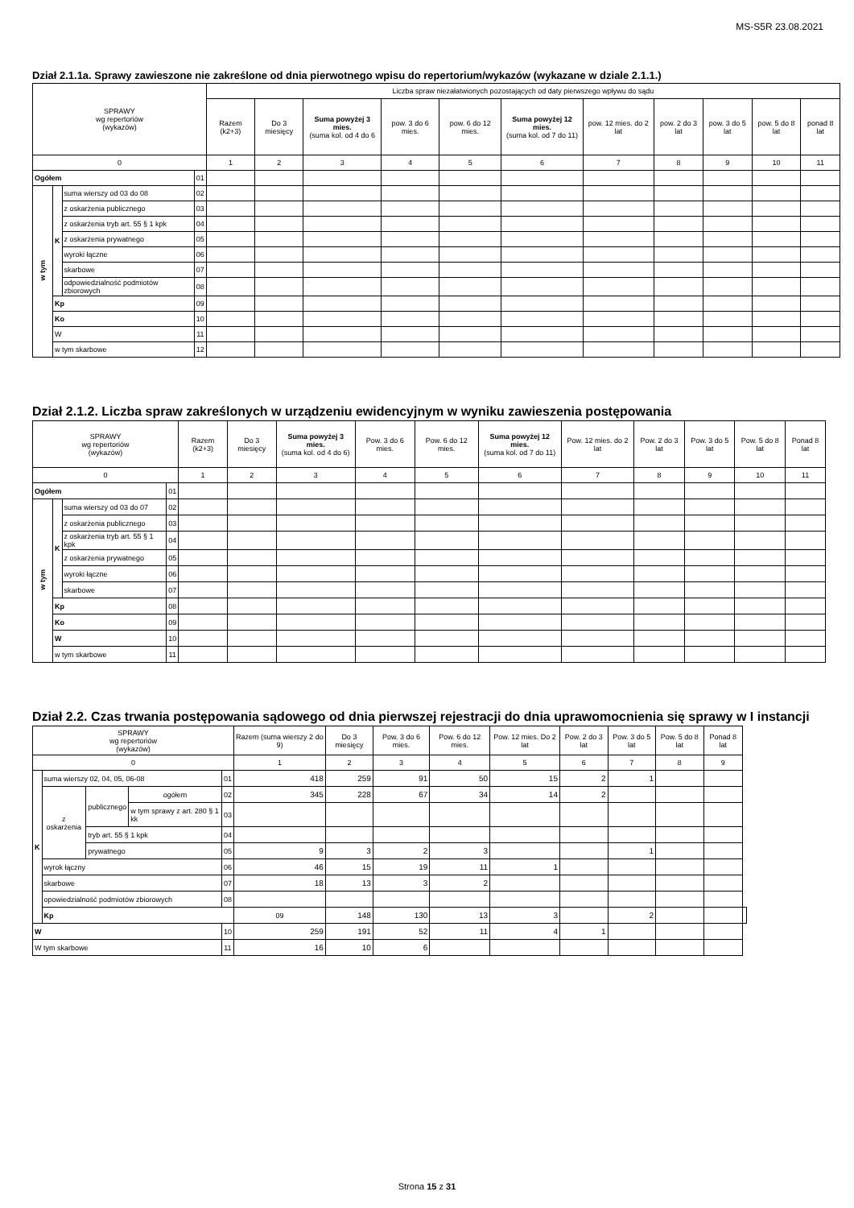MS-S5R 23.08.2021
Dział 2.1.1a. Sprawy zawieszone nie zakreślone od dnia pierwotnego wpisu do repertorium/wykazów (wykazane w dziale 2.1.1.)
| SPRAWY wg repertoriów (wykazów) | | | | Liczba spraw niezałatwionych pozostających od daty pierwszego wpływu do sądu | | | | | | | | | | |
| --- | --- | --- | --- | --- | --- | --- | --- | --- | --- | --- | --- | --- | --- | --- |
| | | | | Razem (k2+3) | Do 3 miesięcy | Suma powyżej 3 mies. (suma kol. od 4 do 6 | pow. 3 do 6 mies. | pow. 6 do 12 mies. | Suma powyżej 12 mies. (suma kol. od 7 do 11) | pow. 12 mies. do 2 lat | pow. 2 do 3 lat | pow. 3 do 5 lat | pow. 5 do 8 lat | ponad 8 lat |
| 0 | | | | 1 | 2 | 3 | 4 | 5 | 6 | 7 | 8 | 9 | 10 | 11 |
| Ogółem | | | 01 | | | | | | | | | | | |
| w tym | K | suma wierszy od 03 do 08 | 02 | | | | | | | | | | | |
| | | z oskarżenia publicznego | 03 | | | | | | | | | | | |
| | | z oskarżenia tryb art. 55 § 1 kpk | 04 | | | | | | | | | | | |
| | | z oskarżenia prywatnego | 05 | | | | | | | | | | | |
| | | wyroki łączne | 06 | | | | | | | | | | | |
| | | skarbowe | 07 | | | | | | | | | | | |
| | | odpowiedzialność podmiotów zbiorowych | 08 | | | | | | | | | | | |
| | Kp | | 09 | | | | | | | | | | | |
| | Ko | | 10 | | | | | | | | | | | |
| | W | | 11 | | | | | | | | | | | |
| | w tym skarbowe | | 12 | | | | | | | | | | | |
Dział 2.1.2. Liczba spraw zakreślonych w urządzeniu ewidencyjnym w wyniku zawieszenia postępowania
| SPRAWY wg repertoriów (wykazów) | | | | Razem (k2+3) | Do 3 miesięcy | Suma powyżej 3 mies. (suma kol. od 4 do 6) | Pow. 3 do 6 mies. | Pow. 6 do 12 mies. | Suma powyżej 12 mies. (suma kol. od 7 do 11) | Pow. 12 mies. do 2 lat | Pow. 2 do 3 lat | Pow. 3 do 5 lat | Pow. 5 do 8 lat | Ponad 8 lat |
| --- | --- | --- | --- | --- | --- | --- | --- | --- | --- | --- | --- | --- | --- | --- |
| 0 | | | | 1 | 2 | 3 | 4 | 5 | 6 | 7 | 8 | 9 | 10 | 11 |
| Ogółem | | | 01 | | | | | | | | | | | |
| w tym | K | suma wierszy od 03 do 07 | 02 | | | | | | | | | | | |
| | | z oskarżenia publicznego | 03 | | | | | | | | | | | |
| | | z oskarżenia tryb art. 55 § 1 kpk | 04 | | | | | | | | | | | |
| | | z oskarżenia prywatnego | 05 | | | | | | | | | | | |
| | | wyroki łączne | 06 | | | | | | | | | | | |
| | | skarbowe | 07 | | | | | | | | | | | |
| | Kp | | 08 | | | | | | | | | | | |
| | Ko | | 09 | | | | | | | | | | | |
| | W | | 10 | | | | | | | | | | | |
| | w tym skarbowe | | 11 | | | | | | | | | | | |
Dział 2.2. Czas trwania postępowania sądowego od dnia pierwszej rejestracji do dnia uprawomocnienia się sprawy w I instancji
| SPRAWY wg repertoriów (wykazów) | | | | | Razem (suma wierszy 2 do 9) | Do 3 miesięcy | Pow. 3 do 6 mies. | Pow. 6 do 12 mies. | Pow. 12 mies. Do 2 lat | Pow. 2 do 3 lat | Pow. 3 do 5 lat | Pow. 5 do 8 lat | Ponad 8 lat | |
| --- | --- | --- | --- | --- | --- | --- | --- | --- | --- | --- | --- | --- | --- | --- |
| 0 | | | | | 1 | 2 | 3 | 4 | 5 | 6 | 7 | 8 | 9 | |
| K | suma wierszy 02, 04, 05, 06-08 | | | 01 | 418 | 259 | 91 | 50 | 15 | 2 | 1 | | | |
| | z oskarżenia | publicznego | ogółem | 02 | 345 | 228 | 67 | 34 | 14 | 2 | | | | |
| | | | w tym sprawy z art. 280 § 1 kk | 03 | | | | | | | | | | |
| | | tryb art. 55 § 1 kpk | | 04 | | | | | | | | | | |
| | | prywatnego | | 05 | 9 | 3 | 2 | 3 | | | 1 | | | |
| | wyrok łączny | | | 06 | 46 | 15 | 19 | 11 | 1 | | | | | |
| | skarbowe | | | 07 | 18 | 13 | 3 | 2 | | | | | | |
| | opowiedzialność podmiotów zbiorowych | | | 08 | | | | | | | | | | |
| | Kp | | | | 09 | 148 | 130 | 13 | 3 | | 2 | | | |
| W | | | | 10 | 259 | 191 | 52 | 11 | 4 | 1 | | | | |
| W tym skarbowe | | | | 11 | 16 | 10 | 6 | | | | | | | |
Strona 15 z 31